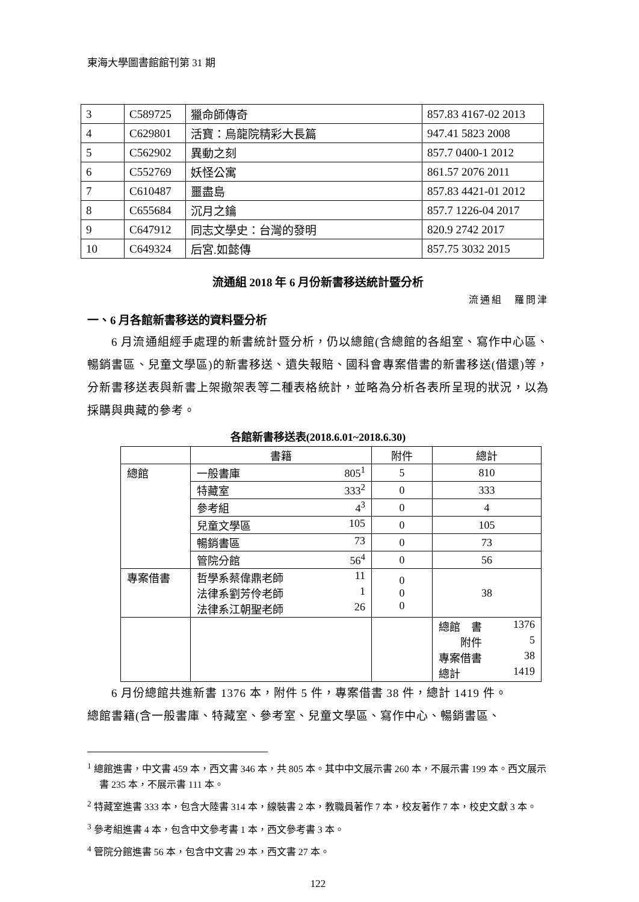東海大學圖書館館刊第 31 期
| 3 | C589725 | 獵命師傳奇 | 857.83 4167-02 2013 |
| 4 | C629801 | 活寶：烏龍院精彩大長篇 | 947.41 5823 2008 |
| 5 | C562902 | 異動之刻 | 857.7 0400-1 2012 |
| 6 | C552769 | 妖怪公寓 | 861.57 2076 2011 |
| 7 | C610487 | 噩盡島 | 857.83 4421-01 2012 |
| 8 | C655684 | 沉月之鑰 | 857.7 1226-04 2017 |
| 9 | C647912 | 同志文學史：台灣的發明 | 820.9 2742 2017 |
| 10 | C649324 | 后宮.如懿傳 | 857.75 3032 2015 |
流通組 2018 年 6 月份新書移送統計暨分析
流通組　羅問津
一、6 月各館新書移送的資料暨分析
6 月流通組經手處理的新書統計暨分析，仍以總館(含總館的各組室、寫作中心區、暢銷書區、兒童文學區)的新書移送、遺失報賠、國科會專案借書的新書移送(借還)等，分新書移送表與新書上架撤架表等二種表格統計，並略為分析各表所呈現的狀況，以為採購與典藏的參考。
各館新書移送表(2018.6.01~2018.6.30)
| | 書籍 | 附件 | 總計 |
| --- | --- | --- | --- |
| 總館 | 一般書庫 805<sup>1</sup> | 5 | 810 |
| | 特藏室 333<sup>2</sup> | 0 | 333 |
| | 參考組 4<sup>3</sup> | 0 | 4 |
| | 兒童文學區 105 | 0 | 105 |
| | 暢銷書區 73 | 0 | 73 |
| | 管院分館 56<sup>4</sup> | 0 | 56 |
| 專案借書 | 哲學系蔡偉鼎老師 11 法律系劉芳伶老師 1 法律系江朝聖老師 26 | 0 0 0 | 38 |
| | | | 總館 書 1376 附件 5 專案借書 38 總計 1419 |
6 月份總館共進新書 1376 本，附件 5 件，專案借書 38 件，總計 1419 件。
總館書籍(含一般書庫、特藏室、參考室、兒童文學區、寫作中心、暢銷書區、
<sup>1</sup> 總館進書，中文書 459 本，西文書 346 本，共 805 本。其中中文展示書 260 本，不展示書 199 本。西文展示書 235 本，不展示書 111 本。
<sup>2</sup> 特藏室進書 333 本，包含大陸書 314 本，線裝書 2 本，教職員著作 7 本，校友著作 7 本，校史文獻 3 本。
<sup>3</sup> 參考組進書 4 本，包含中文參考書 1 本，西文參考書 3 本。
<sup>4</sup> 管院分館進書 56 本，包含中文書 29 本，西文書 27 本。
122